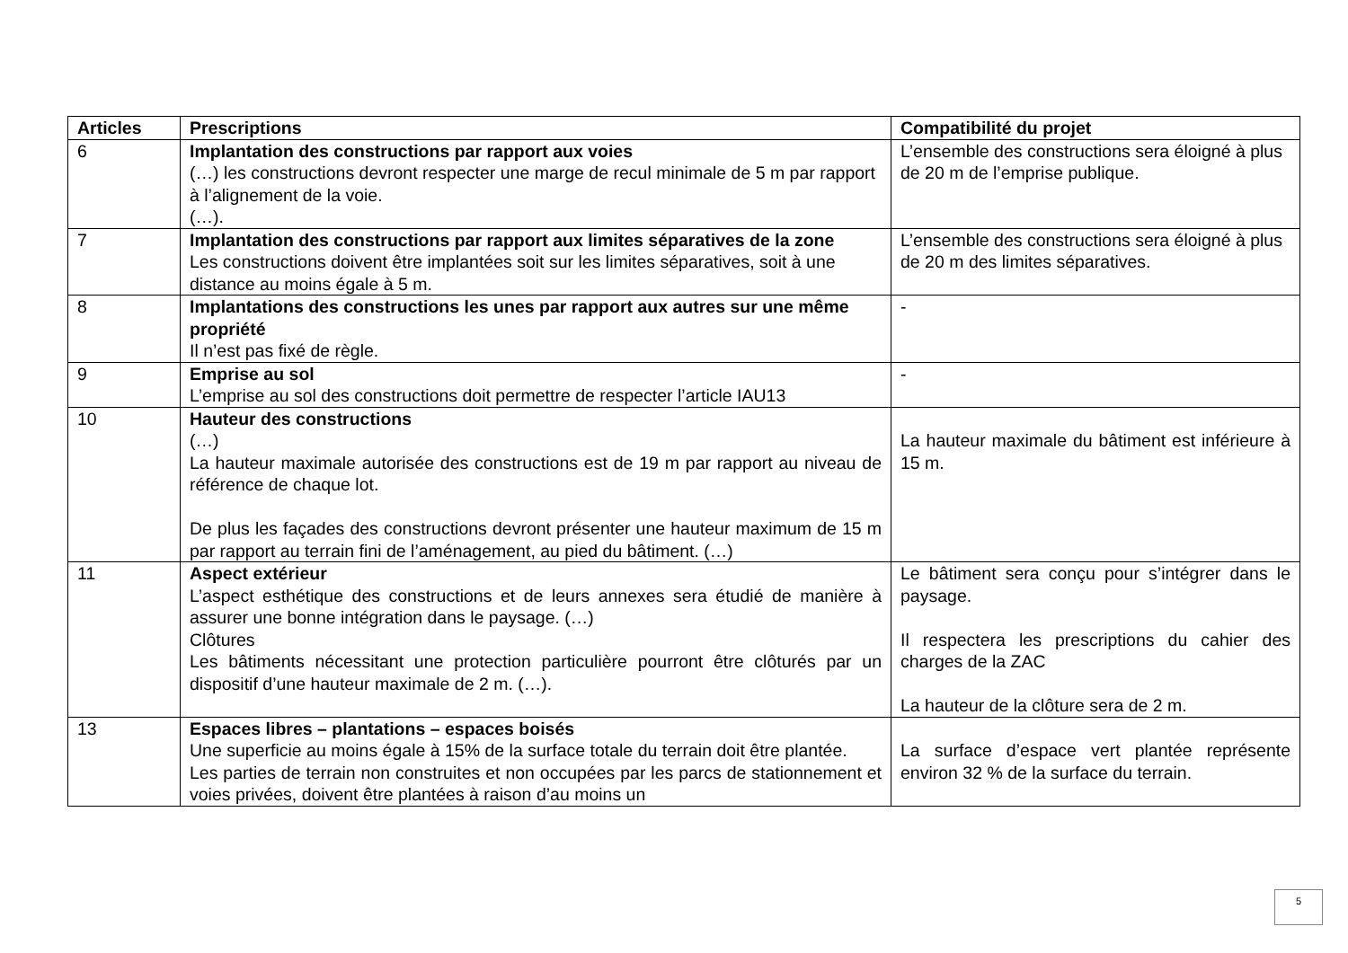| Articles | Prescriptions | Compatibilité du projet |
| --- | --- | --- |
| 6 | Implantation des constructions par rapport aux voies (…) les constructions devront respecter une marge de recul minimale de 5 m par rapport à l’alignement de la voie. (…). | L’ensemble des constructions sera éloigné à plus de 20 m de l’emprise publique. |
| 7 | Implantation des constructions par rapport aux limites séparatives de la zone Les constructions doivent être implantées soit sur les limites séparatives, soit à une distance au moins égale à 5 m. | L’ensemble des constructions sera éloigné à plus de 20 m des limites séparatives. |
| 8 | Implantations des constructions les unes par rapport aux autres sur une même propriété Il n’est pas fixé de règle. | - |
| 9 | Emprise au sol L’emprise au sol des constructions doit permettre de respecter l’article IAU13 | - |
| 10 | Hauteur des constructions (…) La hauteur maximale autorisée des constructions est de 19 m par rapport au niveau de référence de chaque lot. De plus les façades des constructions devront présenter une hauteur maximum de 15 m par rapport au terrain fini de l’aménagement, au pied du bâtiment. (…) | La hauteur maximale du bâtiment est inférieure à 15 m. |
| 11 | Aspect extérieur L’aspect esthétique des constructions et de leurs annexes sera étudié de manière à assurer une bonne intégration dans le paysage. (…) Clôtures Les bâtiments nécessitant une protection particulière pourront être clôturés par un dispositif d’une hauteur maximale de 2 m. (…). | Le bâtiment sera conçu pour s’intégrer dans le paysage. Il respectera les prescriptions du cahier des charges de la ZAC La hauteur de la clôture sera de 2 m. |
| 13 | Espaces libres – plantations – espaces boisés Une superficie au moins égale à 15% de la surface totale du terrain doit être plantée. Les parties de terrain non construites et non occupées par les parcs de stationnement et voies privées, doivent être plantées à raison d’au moins un | La surface d’espace vert plantée représente environ 32 % de la surface du terrain. |
5